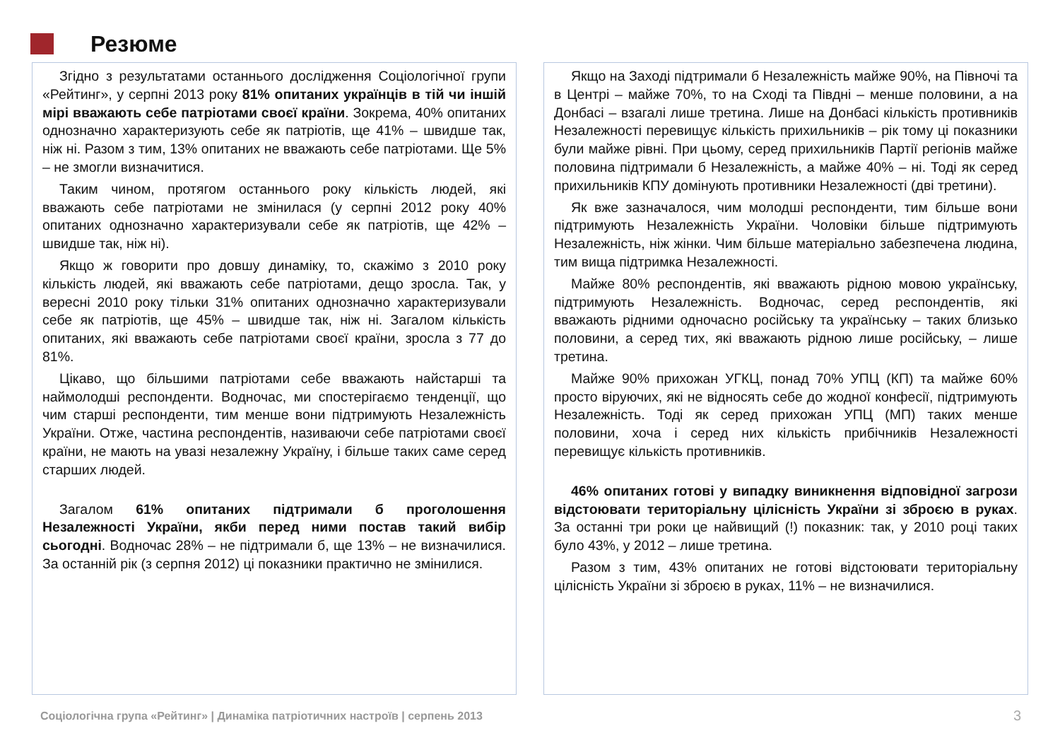Резюме
Згідно з результатами останнього дослідження Соціологічної групи «Рейтинг», у серпні 2013 року 81% опитаних українців в тій чи іншій мірі вважають себе патріотами своєї країни. Зокрема, 40% опитаних однозначно характеризують себе як патріотів, ще 41% – швидше так, ніж ні. Разом з тим, 13% опитаних не вважають себе патріотами. Ще 5% – не змогли визначитися.
Таким чином, протягом останнього року кількість людей, які вважають себе патріотами не змінилася (у серпні 2012 року 40% опитаних однозначно характеризували себе як патріотів, ще 42% – швидше так, ніж ні).
Якщо ж говорити про довшу динаміку, то, скажімо з 2010 року кількість людей, які вважають себе патріотами, дещо зросла. Так, у вересні 2010 року тільки 31% опитаних однозначно характеризували себе як патріотів, ще 45% – швидше так, ніж ні. Загалом кількість опитаних, які вважають себе патріотами своєї країни, зросла з 77 до 81%.
Цікаво, що більшими патріотами себе вважають найстарші та наймолодші респонденти. Водночас, ми спостерігаємо тенденції, що чим старші респонденти, тим менше вони підтримують Незалежність України. Отже, частина респондентів, називаючи себе патріотами своєї країни, не мають на увазі незалежну Україну, і більше таких саме серед старших людей.
Загалом 61% опитаних підтримали б проголошення Незалежності України, якби перед ними постав такий вибір сьогодні. Водночас 28% – не підтримали б, ще 13% – не визначилися. За останній рік (з серпня 2012) ці показники практично не змінилися.
Якщо на Заході підтримали б Незалежність майже 90%, на Півночі та в Центрі – майже 70%, то на Сході та Півдні – менше половини, а на Донбасі – взагалі лише третина. Лише на Донбасі кількість противників Незалежності перевищує кількість прихильників – рік тому ці показники були майже рівні. При цьому, серед прихильників Партії регіонів майже половина підтримали б Незалежність, а майже 40% – ні. Тоді як серед прихильників КПУ домінують противники Незалежності (дві третини).
Як вже зазначалося, чим молодші респонденти, тим більше вони підтримують Незалежність України. Чоловіки більше підтримують Незалежність, ніж жінки. Чим більше матеріально забезпечена людина, тим вища підтримка Незалежності.
Майже 80% респондентів, які вважають рідною мовою українську, підтримують Незалежність. Водночас, серед респондентів, які вважають рідними одночасно російську та українську – таких близько половини, а серед тих, які вважають рідною лише російську, – лише третина.
Майже 90% прихожан УГКЦ, понад 70% УПЦ (КП) та майже 60% просто віруючих, які не відносять себе до жодної конфесії, підтримують Незалежність. Тоді як серед прихожан УПЦ (МП) таких менше половини, хоча і серед них кількість прибічників Незалежності перевищує кількість противників.
46% опитаних готові у випадку виникнення відповідної загрози відстоювати територіальну цілісність України зі зброєю в руках. За останні три роки це найвищий (!) показник: так, у 2010 році таких було 43%, у 2012 – лише третина.
Разом з тим, 43% опитаних не готові відстоювати територіальну цілісність України зі зброєю в руках, 11% – не визначилися.
Соціологічна група «Рейтинг» | Динаміка патріотичних настроїв | серпень 2013
3